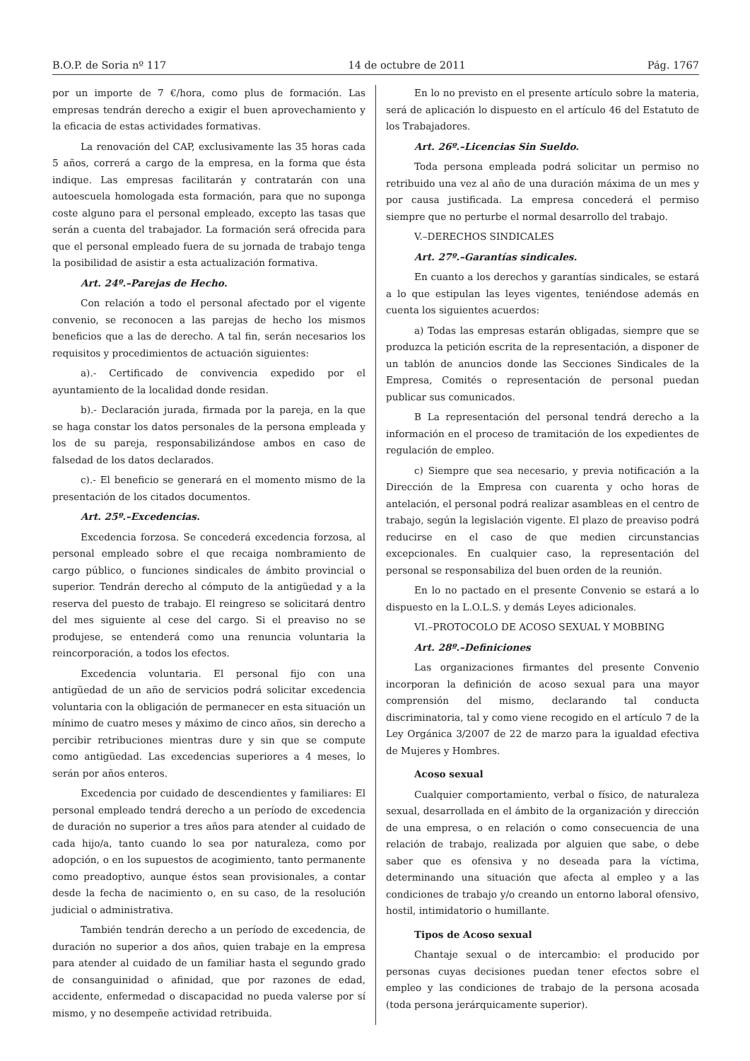B.O.P. de Soria nº 117 14 de octubre de 2011 Pág. 1767
por un importe de 7 €/hora, como plus de formación. Las empresas tendrán derecho a exigir el buen aprovechamiento y la eficacia de estas actividades formativas.
La renovación del CAP, exclusivamente las 35 horas cada 5 años, correrá a cargo de la empresa, en la forma que ésta indique. Las empresas facilitarán y contratarán con una autoescuela homologada esta formación, para que no suponga coste alguno para el personal empleado, excepto las tasas que serán a cuenta del trabajador. La formación será ofrecida para que el personal empleado fuera de su jornada de trabajo tenga la posibilidad de asistir a esta actualización formativa.
Art. 24º.–Parejas de Hecho.
Con relación a todo el personal afectado por el vigente convenio, se reconocen a las parejas de hecho los mismos beneficios que a las de derecho. A tal fin, serán necesarios los requisitos y procedimientos de actuación siguientes:
a).- Certificado de convivencia expedido por el ayuntamiento de la localidad donde residan.
b).- Declaración jurada, firmada por la pareja, en la que se haga constar los datos personales de la persona empleada y los de su pareja, responsabilizándose ambos en caso de falsedad de los datos declarados.
c).- El beneficio se generará en el momento mismo de la presentación de los citados documentos.
Art. 25º.–Excedencias.
Excedencia forzosa. Se concederá excedencia forzosa, al personal empleado sobre el que recaiga nombramiento de cargo público, o funciones sindicales de ámbito provincial o superior. Tendrán derecho al cómputo de la antigüedad y a la reserva del puesto de trabajo. El reingreso se solicitará dentro del mes siguiente al cese del cargo. Si el preaviso no se produjese, se entenderá como una renuncia voluntaria la reincorporación, a todos los efectos.
Excedencia voluntaria. El personal fijo con una antigüedad de un año de servicios podrá solicitar excedencia voluntaria con la obligación de permanecer en esta situación un mínimo de cuatro meses y máximo de cinco años, sin derecho a percibir retribuciones mientras dure y sin que se compute como antigüedad. Las excedencias superiores a 4 meses, lo serán por años enteros.
Excedencia por cuidado de descendientes y familiares: El personal empleado tendrá derecho a un período de excedencia de duración no superior a tres años para atender al cuidado de cada hijo/a, tanto cuando lo sea por naturaleza, como por adopción, o en los supuestos de acogimiento, tanto permanente como preadoptivo, aunque éstos sean provisionales, a contar desde la fecha de nacimiento o, en su caso, de la resolución judicial o administrativa.
También tendrán derecho a un período de excedencia, de duración no superior a dos años, quien trabaje en la empresa para atender al cuidado de un familiar hasta el segundo grado de consanguinidad o afinidad, que por razones de edad, accidente, enfermedad o discapacidad no pueda valerse por sí mismo, y no desempeñe actividad retribuida.
En lo no previsto en el presente artículo sobre la materia, será de aplicación lo dispuesto en el artículo 46 del Estatuto de los Trabajadores.
Art. 26º.–Licencias Sin Sueldo.
Toda persona empleada podrá solicitar un permiso no retribuido una vez al año de una duración máxima de un mes y por causa justificada. La empresa concederá el permiso siempre que no perturbe el normal desarrollo del trabajo.
V.–DERECHOS SINDICALES
Art. 27º.–Garantías sindicales.
En cuanto a los derechos y garantías sindicales, se estará a lo que estipulan las leyes vigentes, teniéndose además en cuenta los siguientes acuerdos:
a) Todas las empresas estarán obligadas, siempre que se produzca la petición escrita de la representación, a disponer de un tablón de anuncios donde las Secciones Sindicales de la Empresa, Comités o representación de personal puedan publicar sus comunicados.
B La representación del personal tendrá derecho a la información en el proceso de tramitación de los expedientes de regulación de empleo.
c) Siempre que sea necesario, y previa notificación a la Dirección de la Empresa con cuarenta y ocho horas de antelación, el personal podrá realizar asambleas en el centro de trabajo, según la legislación vigente. El plazo de preaviso podrá reducirse en el caso de que medien circunstancias excepcionales. En cualquier caso, la representación del personal se responsabiliza del buen orden de la reunión.
En lo no pactado en el presente Convenio se estará a lo dispuesto en la L.O.L.S. y demás Leyes adicionales.
VI.–PROTOCOLO DE ACOSO SEXUAL Y MOBBING
Art. 28º.–Definiciones
Las organizaciones firmantes del presente Convenio incorporan la definición de acoso sexual para una mayor comprensión del mismo, declarando tal conducta discriminatoria, tal y como viene recogido en el artículo 7 de la Ley Orgánica 3/2007 de 22 de marzo para la igualdad efectiva de Mujeres y Hombres.
Acoso sexual
Cualquier comportamiento, verbal o físico, de naturaleza sexual, desarrollada en el ámbito de la organización y dirección de una empresa, o en relación o como consecuencia de una relación de trabajo, realizada por alguien que sabe, o debe saber que es ofensiva y no deseada para la víctima, determinando una situación que afecta al empleo y a las condiciones de trabajo y/o creando un entorno laboral ofensivo, hostil, intimidatorio o humillante.
Tipos de Acoso sexual
Chantaje sexual o de intercambio: el producido por personas cuyas decisiones puedan tener efectos sobre el empleo y las condiciones de trabajo de la persona acosada (toda persona jerárquicamente superior).